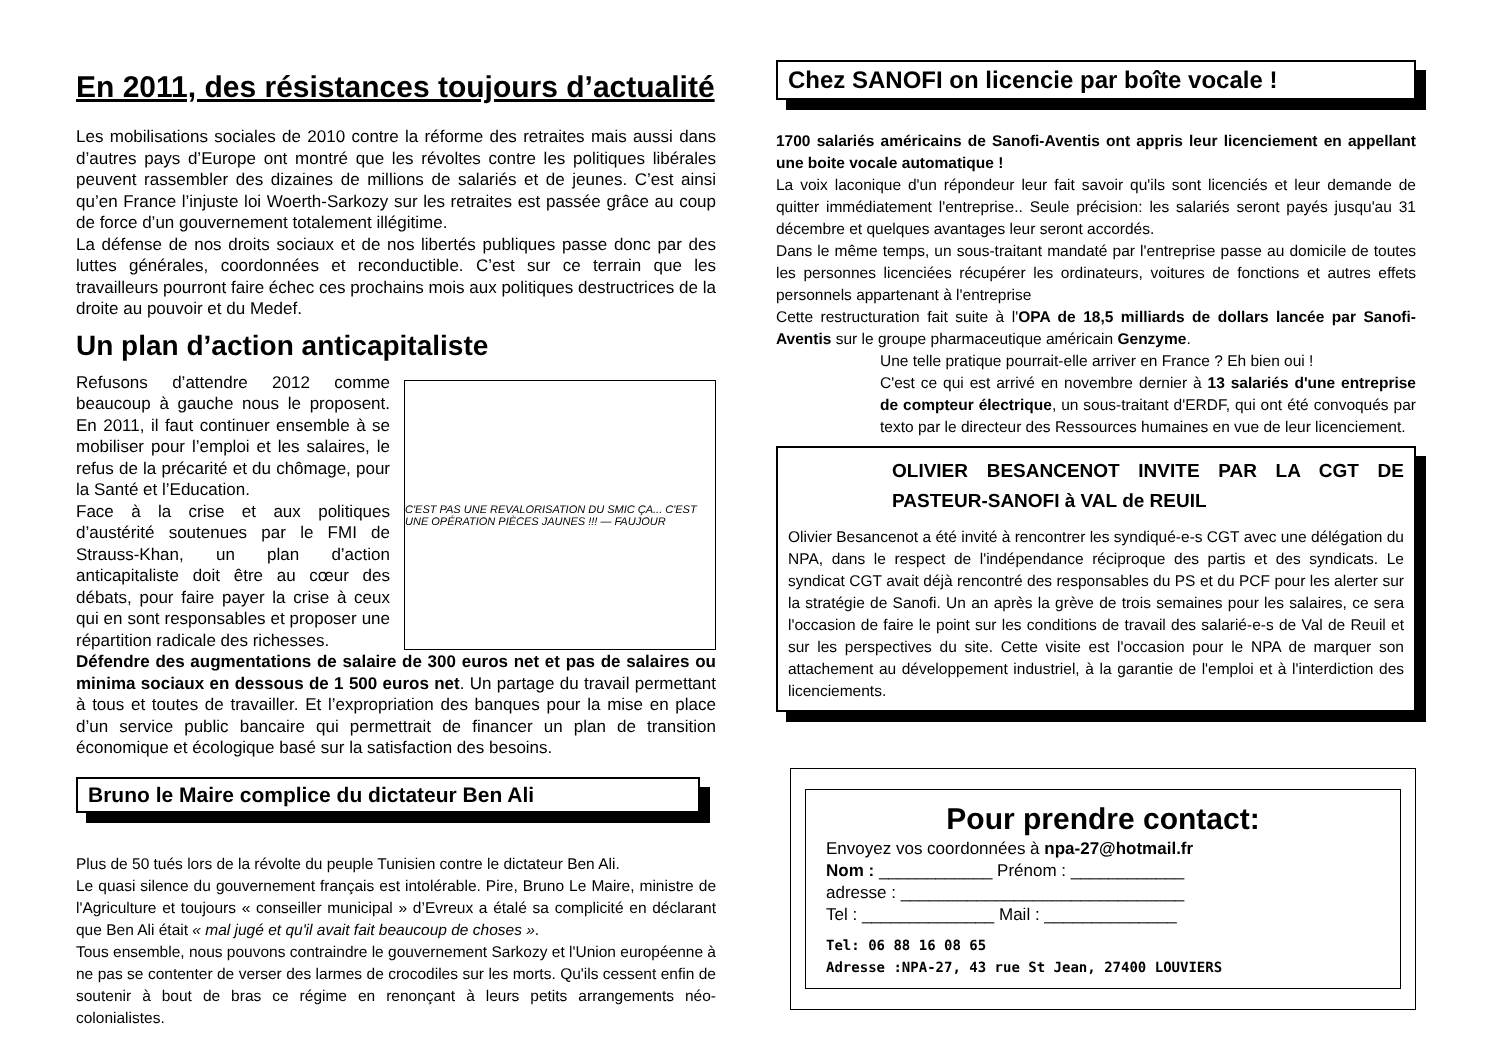En 2011, des résistances toujours d’actualité
Les mobilisations sociales de 2010 contre la réforme des retraites mais aussi dans d’autres pays d’Europe ont montré que les révoltes contre les politiques libérales peuvent rassembler des dizaines de millions de salariés et de jeunes. C’est ainsi qu’en France l’injuste loi Woerth-Sarkozy sur les retraites est passée grâce au coup de force d’un gouvernement totalement illégitime.
La défense de nos droits sociaux et de nos libertés publiques passe donc par des luttes générales, coordonnées et reconductible. C’est sur ce terrain que les travailleurs pourront faire échec ces prochains mois aux politiques destructrices de la droite au pouvoir et du Medef.
Un plan d’action anticapitaliste
C'EST PAS UNE REVALORISATION DU SMIC ÇA... C'EST UNE OPÉRATION PIÈCES JAUNES !!! — FAUJOUR
Refusons d’attendre 2012 comme beaucoup à gauche nous le proposent. En 2011, il faut continuer ensemble à se mobiliser pour l’emploi et les salaires, le refus de la précarité et du chômage, pour la Santé et l’Education.
Face à la crise et aux politiques d’austérité soutenues par le FMI de Strauss-Khan, un plan d’action anticapitaliste doit être au cœur des débats, pour faire payer la crise à ceux qui en sont responsables et proposer une répartition radicale des richesses.
Défendre des augmentations de salaire de 300 euros net et pas de salaires ou minima sociaux en dessous de 1 500 euros net. Un partage du travail permettant à tous et toutes de travailler. Et l’expropriation des banques pour la mise en place d’un service public bancaire qui permettrait de financer un plan de transition économique et écologique basé sur la satisfaction des besoins.
Bruno le Maire complice du dictateur Ben Ali
Plus de 50 tués lors de la révolte du peuple Tunisien contre le dictateur Ben Ali.
Le quasi silence du gouvernement français est intolérable. Pire, Bruno Le Maire, ministre de l'Agriculture et toujours « conseiller municipal » d’Evreux a étalé sa complicité en déclarant que Ben Ali était « mal jugé et qu'il avait fait beaucoup de choses ».
Tous ensemble, nous pouvons contraindre le gouvernement Sarkozy et l'Union européenne à ne pas se contenter de verser des larmes de crocodiles sur les morts. Qu'ils cessent enfin de soutenir à bout de bras ce régime en renonçant à leurs petits arrangements néo-colonialistes.
Chez SANOFI on licencie par boîte vocale !
1700 salariés américains de Sanofi-Aventis ont appris leur licenciement en appellant une boite vocale automatique !
La voix laconique d'un répondeur leur fait savoir qu'ils sont licenciés et leur demande de quitter immédiatement l'entreprise.. Seule précision: les salariés seront payés jusqu'au 31 décembre et quelques avantages leur seront accordés.
Dans le même temps, un sous-traitant mandaté par l'entreprise passe au domicile de toutes les personnes licenciées récupérer les ordinateurs, voitures de fonctions et autres effets personnels appartenant à l'entreprise
Cette restructuration fait suite à l'OPA de 18,5 milliards de dollars lancée par Sanofi-Aventis sur le groupe pharmaceutique américain Genzyme.
Une telle pratique pourrait-elle arriver en France ? Eh bien oui !
C'est ce qui est arrivé en novembre dernier à 13 salariés d'une entreprise de compteur électrique, un sous-traitant d'ERDF, qui ont été convoqués par texto par le directeur des Ressources humaines en vue de leur licenciement.
OLIVIER BESANCENOT INVITE PAR LA CGT DE PASTEUR-SANOFI à VAL de REUIL
Olivier Besancenot a été invité à rencontrer les syndiqué-e-s CGT avec une délégation du NPA, dans le respect de l'indépendance réciproque des partis et des syndicats. Le syndicat CGT avait déjà rencontré des responsables du PS et du PCF pour les alerter sur la stratégie de Sanofi. Un an après la grève de trois semaines pour les salaires, ce sera l'occasion de faire le point sur les conditions de travail des salarié-e-s de Val de Reuil et sur les perspectives du site. Cette visite est l'occasion pour le NPA de marquer son attachement au développement industriel, à la garantie de l'emploi et à l'interdiction des licenciements.
Pour prendre contact:
Envoyez vos coordonnées à npa-27@hotmail.fr
Nom : ____________ Prénom : ____________
adresse : ______________________________
Tel : ______________ Mail : ______________
Tel: 06 88 16 08 65
Adresse :NPA-27, 43 rue St Jean, 27400 LOUVIERS